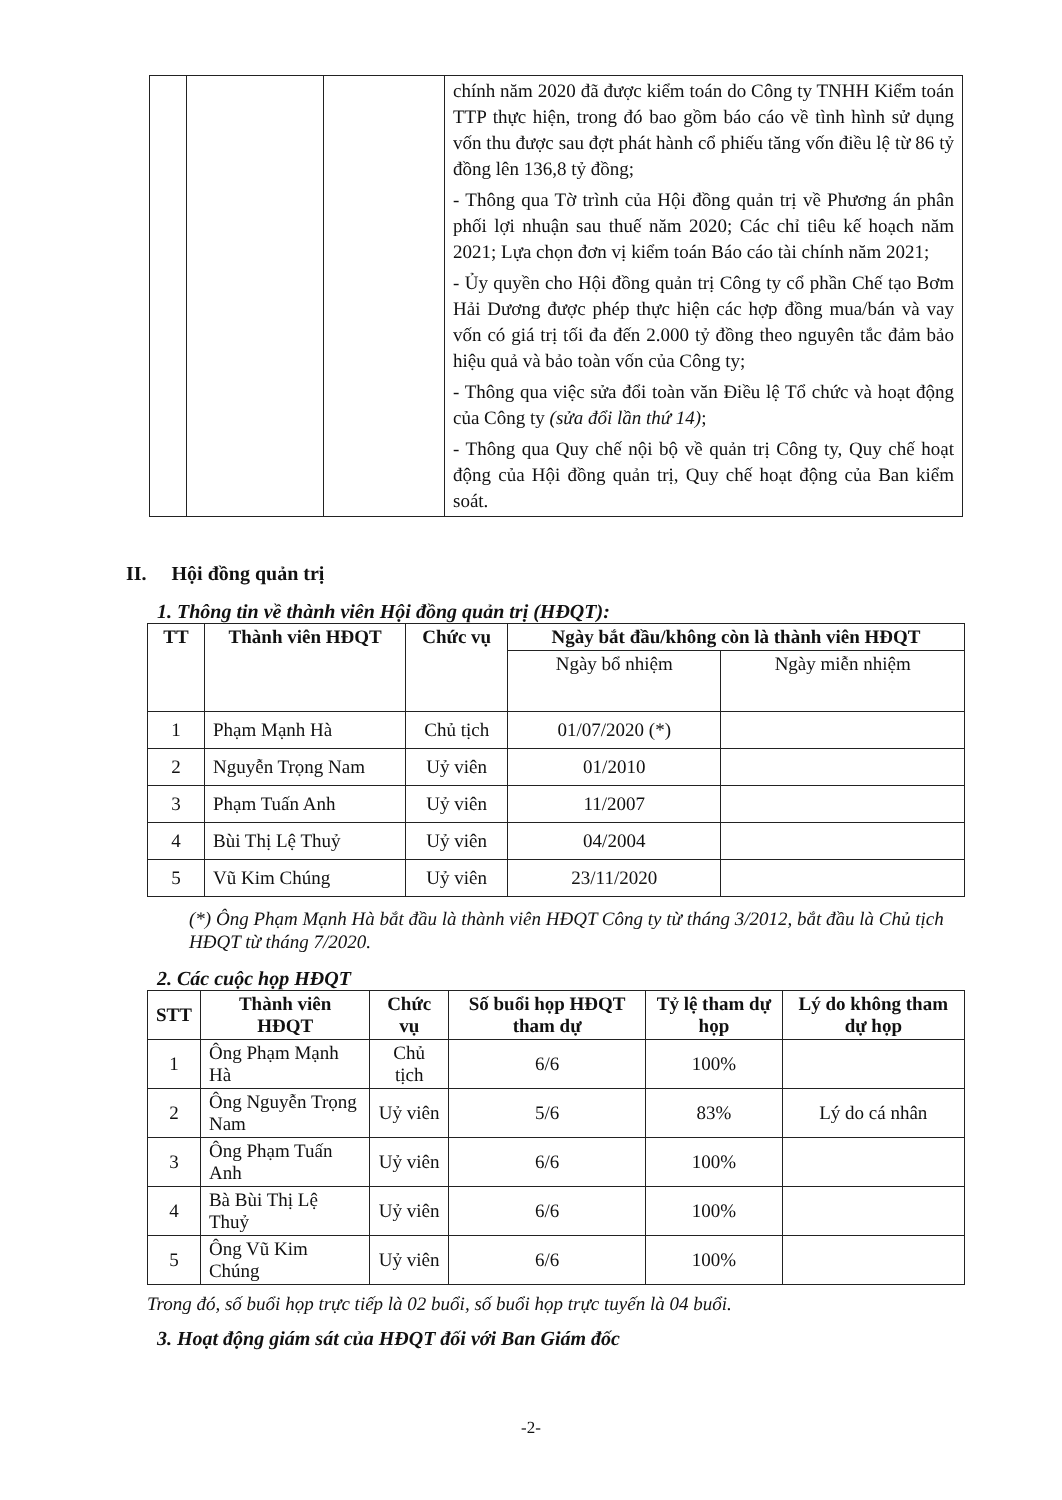| | | | chính năm 2020 đã được kiểm toán do Công ty TNHH Kiểm toán TTP thực hiện, trong đó bao gồm báo cáo về tình hình sử dụng vốn thu được sau đợt phát hành cổ phiếu tăng vốn điều lệ từ 86 tỷ đồng lên 136,8 tỷ đồng; - Thông qua Tờ trình của Hội đồng quản trị về Phương án phân phối lợi nhuận sau thuế năm 2020; Các chỉ tiêu kế hoạch năm 2021; Lựa chọn đơn vị kiểm toán Báo cáo tài chính năm 2021; - Ủy quyền cho Hội đồng quản trị Công ty cổ phần Chế tạo Bơm Hải Dương được phép thực hiện các hợp đồng mua/bán và vay vốn có giá trị tối đa đến 2.000 tỷ đồng theo nguyên tắc đảm bảo hiệu quả và bảo toàn vốn của Công ty; - Thông qua việc sửa đổi toàn văn Điều lệ Tổ chức và hoạt động của Công ty (sửa đổi lần thứ 14) ; - Thông qua Quy chế nội bộ về quản trị Công ty, Quy chế hoạt động của Hội đồng quản trị, Quy chế hoạt động của Ban kiểm soát. |
II. Hội đồng quản trị
1. Thông tin về thành viên Hội đồng quản trị (HĐQT):
| TT | Thành viên HĐQT | Chức vụ | Ngày bắt đầu/không còn là thành viên HĐQT | |
| --- | --- | --- | --- | --- |
| | | | Ngày bổ nhiệm | Ngày miễn nhiệm |
| 1 | Phạm Mạnh Hà | Chủ tịch | 01/07/2020 (*) | |
| 2 | Nguyễn Trọng Nam | Uỷ viên | 01/2010 | |
| 3 | Phạm Tuấn Anh | Uỷ viên | 11/2007 | |
| 4 | Bùi Thị Lệ Thuỷ | Uỷ viên | 04/2004 | |
| 5 | Vũ Kim Chúng | Uỷ viên | 23/11/2020 | |
(*) Ông Phạm Mạnh Hà bắt đầu là thành viên HĐQT Công ty từ tháng 3/2012, bắt đầu là Chủ tịch HĐQT từ tháng 7/2020.
2. Các cuộc họp HĐQT
| STT | Thành viên HĐQT | Chức vụ | Số buổi họp HĐQT tham dự | Tỷ lệ tham dự họp | Lý do không tham dự họp |
| --- | --- | --- | --- | --- | --- |
| 1 | Ông Phạm Mạnh Hà | Chủ tịch | 6/6 | 100% | |
| 2 | Ông Nguyễn Trọng Nam | Uỷ viên | 5/6 | 83% | Lý do cá nhân |
| 3 | Ông Phạm Tuấn Anh | Uỷ viên | 6/6 | 100% | |
| 4 | Bà Bùi Thị Lệ Thuỷ | Uỷ viên | 6/6 | 100% | |
| 5 | Ông Vũ Kim Chúng | Uỷ viên | 6/6 | 100% | |
Trong đó, số buổi họp trực tiếp là 02 buổi, số buổi họp trực tuyến là 04 buổi.
3. Hoạt động giám sát của HĐQT đối với Ban Giám đốc
-2-